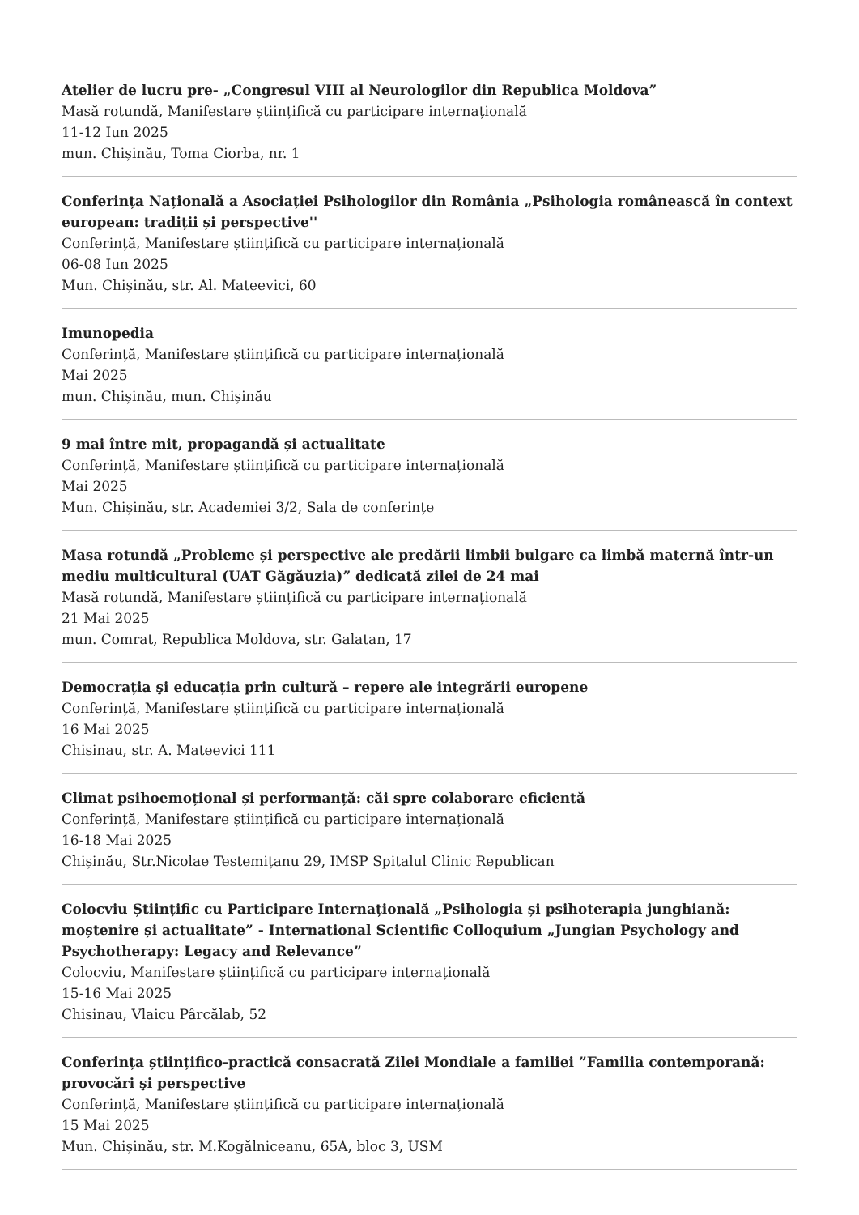Atelier de lucru pre- „Congresul VIII al Neurologilor din Republica Moldova”
Masă rotundă, Manifestare științifică cu participare internațională
11-12 Iun 2025
mun. Chișinău, Toma Ciorba, nr. 1
Conferința Națională a Asociației Psihologilor din România „Psihologia românească în context european: tradiții și perspective''
Conferință, Manifestare științifică cu participare internațională
06-08 Iun 2025
Mun. Chișinău, str. Al. Mateevici, 60
Imunopedia
Conferință, Manifestare științifică cu participare internațională
Mai 2025
mun. Chișinău, mun. Chișinău
9 mai între mit, propagandă și actualitate
Conferință, Manifestare științifică cu participare internațională
Mai 2025
Mun. Chișinău, str. Academiei 3/2, Sala de conferințe
Masa rotundă „Probleme și perspective ale predării limbii bulgare ca limbă maternă într-un mediu multicultural (UAT Găgăuzia)” dedicată zilei de 24 mai
Masă rotundă, Manifestare științifică cu participare internațională
21 Mai 2025
mun. Comrat, Republica Moldova, str. Galatan, 17
Democrația şi educația prin cultură – repere ale integrării europene
Conferință, Manifestare științifică cu participare internațională
16 Mai 2025
Chisinau, str. A. Mateevici 111
Climat psihoemoțional și performanță: căi spre colaborare eficientă
Conferință, Manifestare științifică cu participare internațională
16-18 Mai 2025
Chișinău, Str.Nicolae Testemițanu 29, IMSP Spitalul Clinic Republican
Colocviu Științific cu Participare Internațională „Psihologia și psihoterapia junghiană: moștenire și actualitate” - International Scientific Colloquium „Jungian Psychology and Psychotherapy: Legacy and Relevance”
Colocviu, Manifestare științifică cu participare internațională
15-16 Mai 2025
Chisinau, Vlaicu Pârcălab, 52
Conferința științifico-practică consacrată Zilei Mondiale a familiei ”Familia contemporană: provocări şi perspective
Conferință, Manifestare științifică cu participare internațională
15 Mai 2025
Mun. Chișinău, str. M.Kogălniceanu, 65A, bloc 3, USM